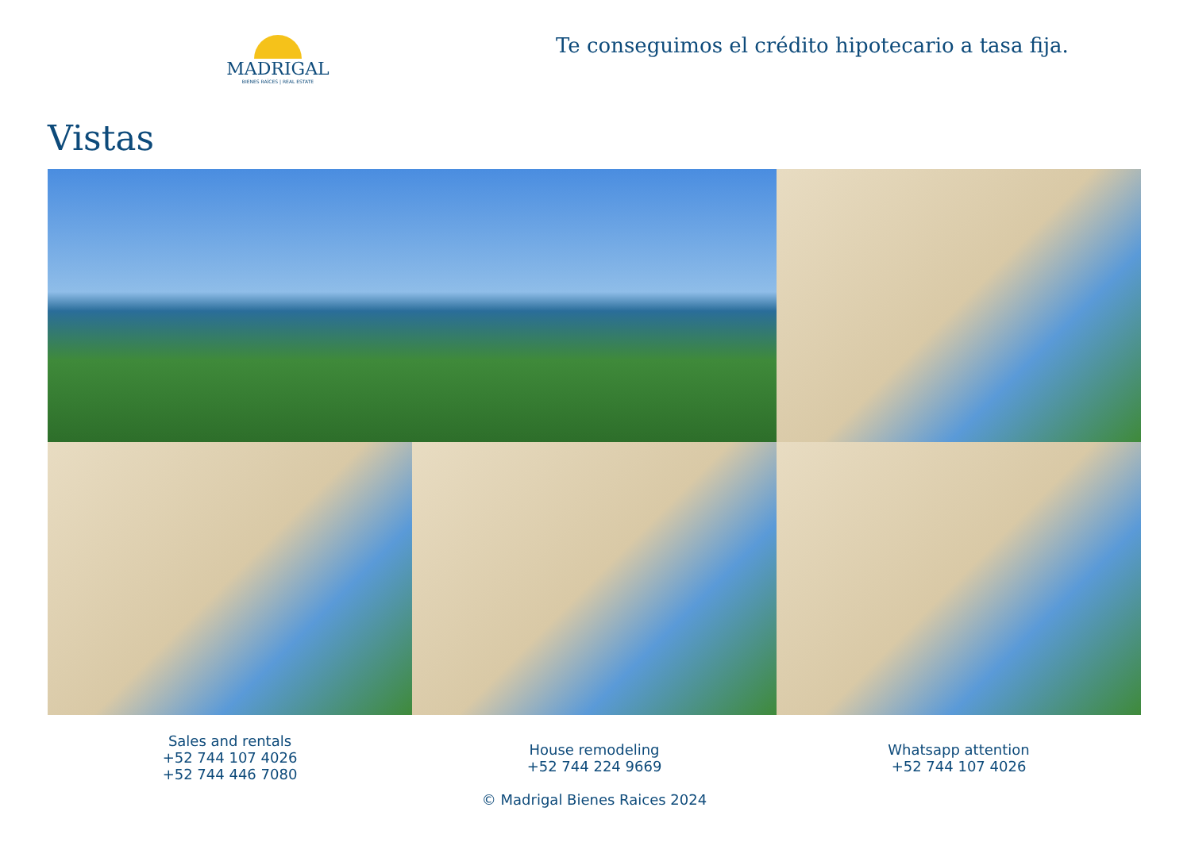MADRIGAL
BIENES RAÍCES | REAL ESTATE
Te conseguimos el crédito hipotecario a tasa fija.
Vistas
Sales and rentals
+52 744 107 4026
+52 744 446 7080
House remodeling
+52 744 224 9669
© Madrigal Bienes Raices 2024
Whatsapp attention
+52 744 107 4026